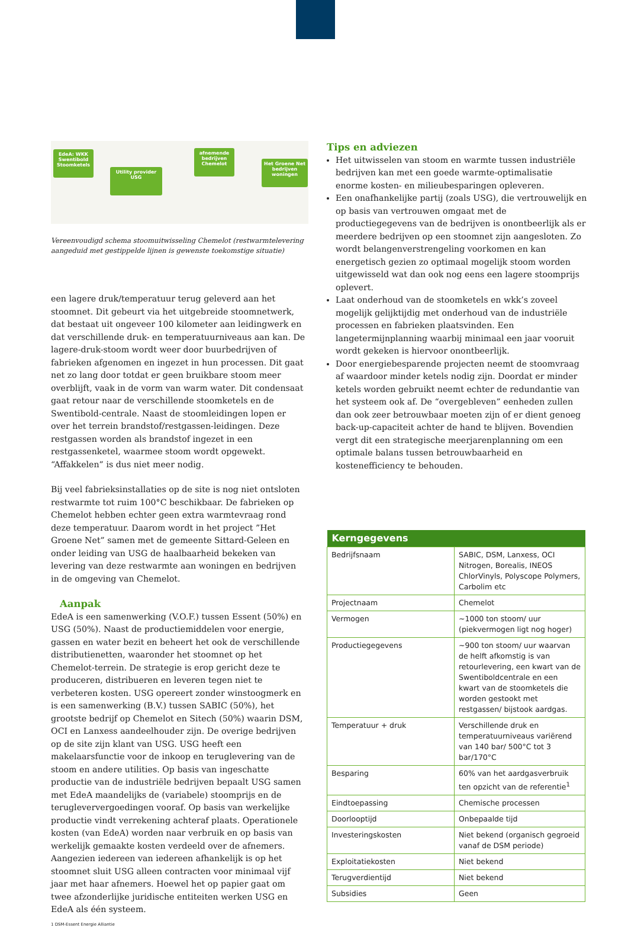EdeA: WKK Swentibold Stoomketels
Utility provider USG
afnemende bedrijven Chemelot
Het Groene Net bedrijven woningen
Vereenvoudigd schema stoomuitwisseling Chemelot (restwarmtelevering aangeduid met gestippelde lijnen is gewenste toekomstige situatie)
een lagere druk/temperatuur terug geleverd aan het stoomnet. Dit gebeurt via het uitgebreide stoomnetwerk, dat bestaat uit ongeveer 100 kilometer aan leidingwerk en dat verschillende druk- en temperatuurniveaus aan kan. De lagere-druk-stoom wordt weer door buurbedrijven of fabrieken afgenomen en ingezet in hun processen. Dit gaat net zo lang door totdat er geen bruikbare stoom meer overblijft, vaak in de vorm van warm water. Dit condensaat gaat retour naar de verschillende stoomketels en de Swentibold-centrale. Naast de stoomleidingen lopen er over het terrein brandstof/restgassen-leidingen. Deze restgassen worden als brandstof ingezet in een restgassenketel, waarmee stoom wordt opgewekt. “Affakkelen” is dus niet meer nodig.
Bij veel fabrieksinstallaties op de site is nog niet ontsloten restwarmte tot ruim 100°C beschikbaar. De fabrieken op Chemelot hebben echter geen extra warmtevraag rond deze temperatuur. Daarom wordt in het project ”Het Groene Net” samen met de gemeente Sittard-Geleen en onder leiding van USG de haalbaarheid bekeken van levering van deze restwarmte aan woningen en bedrijven in de omgeving van Chemelot.
Aanpak
EdeA is een samenwerking (V.O.F.) tussen Essent (50%) en USG (50%). Naast de productiemiddelen voor energie, gassen en water bezit en beheert het ook de verschillende distributienetten, waaronder het stoomnet op het Chemelot-terrein. De strategie is erop gericht deze te produceren, distribueren en leveren tegen niet te verbeteren kosten. USG opereert zonder winstoogmerk en is een samenwerking (B.V.) tussen SABIC (50%), het grootste bedrijf op Chemelot en Sitech (50%) waarin DSM, OCI en Lanxess aandeelhouder zijn. De overige bedrijven op de site zijn klant van USG. USG heeft een makelaarsfunctie voor de inkoop en teruglevering van de stoom en andere utilities. Op basis van ingeschatte productie van de industriële bedrijven bepaalt USG samen met EdeA maandelijks de (variabele) stoomprijs en de terugleververgoedingen vooraf. Op basis van werkelijke productie vindt verrekening achteraf plaats. Operationele kosten (van EdeA) worden naar verbruik en op basis van werkelijk gemaakte kosten verdeeld over de afnemers. Aangezien iedereen van iedereen afhankelijk is op het stoomnet sluit USG alleen contracten voor minimaal vijf jaar met haar afnemers. Hoewel het op papier gaat om twee afzonderlijke juridische entiteiten werken USG en EdeA als één systeem.
1 DSM-Essent Energie Alliantie
Tips en adviezen
Het uitwisselen van stoom en warmte tussen industriële bedrijven kan met een goede warmte-optimalisatie enorme kosten- en milieubesparingen opleveren.
Een onafhankelijke partij (zoals USG), die vertrouwelijk en op basis van vertrouwen omgaat met de productiegegevens van de bedrijven is onontbeerlijk als er meerdere bedrijven op een stoomnet zijn aangesloten. Zo wordt belangenverstrengeling voorkomen en kan energetisch gezien zo optimaal mogelijk stoom worden uitgewisseld wat dan ook nog eens een lagere stoomprijs oplevert.
Laat onderhoud van de stoomketels en wkk’s zoveel mogelijk gelijktijdig met onderhoud van de industriële processen en fabrieken plaatsvinden. Een langetermijnplanning waarbij minimaal een jaar vooruit wordt gekeken is hiervoor onontbeerlijk.
Door energiebesparende projecten neemt de stoomvraag af waardoor minder ketels nodig zijn. Doordat er minder ketels worden gebruikt neemt echter de redundantie van het systeem ook af. De “overgebleven” eenheden zullen dan ook zeer betrouwbaar moeten zijn of er dient genoeg back-up-capaciteit achter de hand te blijven. Bovendien vergt dit een strategische meerjarenplanning om een optimale balans tussen betrouwbaarheid en kostenefficiency te behouden.
| Kerngegevens | |
| --- | --- |
| Bedrijfsnaam | SABIC, DSM, Lanxess, OCI Nitrogen, Borealis, INEOS ChlorVinyls, Polyscope Polymers, Carbolim etc |
| Projectnaam | Chemelot |
| Vermogen | ~1000 ton stoom/ uur (piekvermogen ligt nog hoger) |
| Productiegegevens | ~900 ton stoom/ uur waarvan de helft afkomstig is van retourlevering, een kwart van de Swentiboldcentrale en een kwart van de stoomketels die worden gestookt met restgassen/ bijstook aardgas. |
| Temperatuur + druk | Verschillende druk en temperatuurniveaus variërend van 140 bar/ 500°C tot 3 bar/170°C |
| Besparing | 60% van het aardgasverbruik ten opzicht van de referentie<sup>1</sup> |
| Eindtoepassing | Chemische processen |
| Doorlooptijd | Onbepaalde tijd |
| Investeringskosten | Niet bekend (organisch gegroeid vanaf de DSM periode) |
| Exploitatiekosten | Niet bekend |
| Terugverdientijd | Niet bekend |
| Subsidies | Geen |